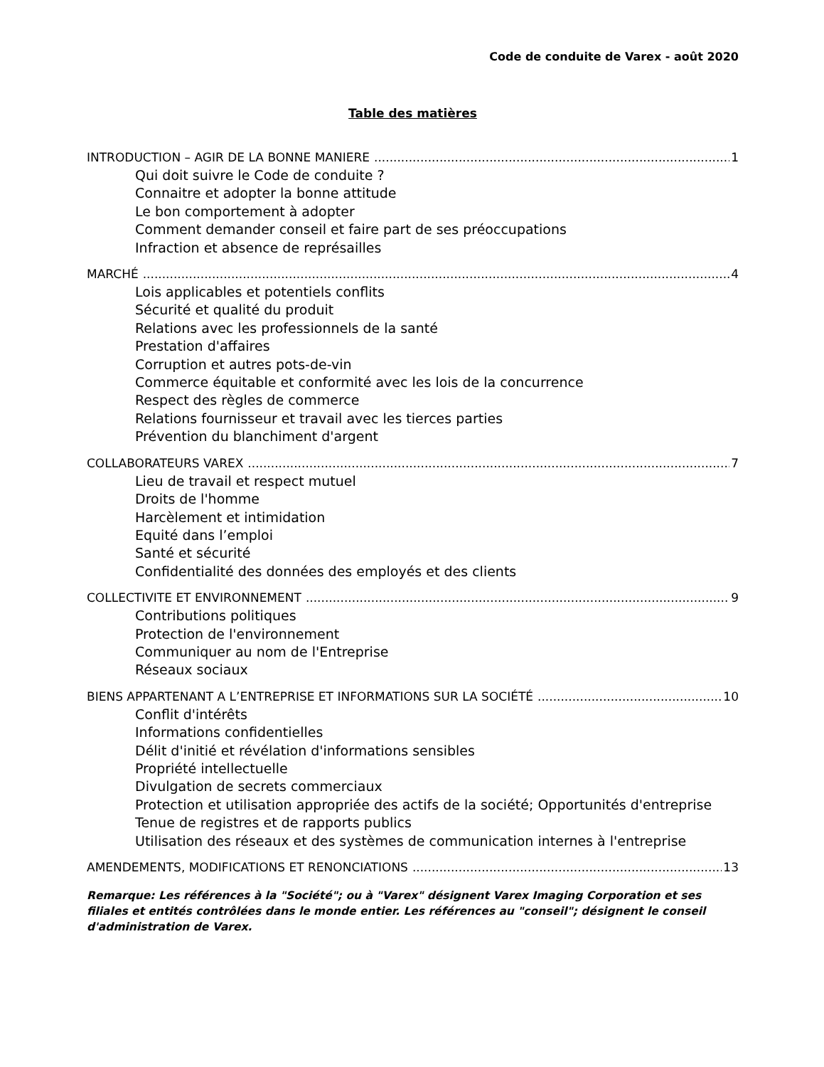Code de conduite de Varex - août 2020
Table des matières
INTRODUCTION – AGIR DE LA BONNE MANIERE 1
Qui doit suivre le Code de conduite ?
Connaitre et adopter la bonne attitude
Le bon comportement à adopter
Comment demander conseil et faire part de ses préoccupations
Infraction et absence de représailles
MARCHÉ 4
Lois applicables et potentiels conflits
Sécurité et qualité du produit
Relations avec les professionnels de la santé
Prestation d'affaires
Corruption et autres pots-de-vin
Commerce équitable et conformité avec les lois de la concurrence
Respect des règles de commerce
Relations fournisseur et travail avec les tierces parties
Prévention du blanchiment d'argent
COLLABORATEURS VAREX 7
Lieu de travail et respect mutuel
Droits de l'homme
Harcèlement et intimidation
Equité dans l’emploi
Santé et sécurité
Confidentialité des données des employés et des clients
COLLECTIVITE ET ENVIRONNEMENT 9
Contributions politiques
Protection de l'environnement
Communiquer au nom de l'Entreprise
Réseaux sociaux
BIENS APPARTENANT A L’ENTREPRISE ET INFORMATIONS SUR LA SOCIÉTÉ 10
Conflit d'intérêts
Informations confidentielles
Délit d'initié et révélation d'informations sensibles
Propriété intellectuelle
Divulgation de secrets commerciaux
Protection et utilisation appropriée des actifs de la société; Opportunités d'entreprise
Tenue de registres et de rapports publics
Utilisation des réseaux et des systèmes de communication internes à l'entreprise
AMENDEMENTS, MODIFICATIONS ET RENONCIATIONS 13
Remarque: Les références à la "Société"; ou à "Varex" désignent Varex Imaging Corporation et ses filiales et entités contrôlées dans le monde entier. Les références au "conseil"; désignent le conseil d'administration de Varex.